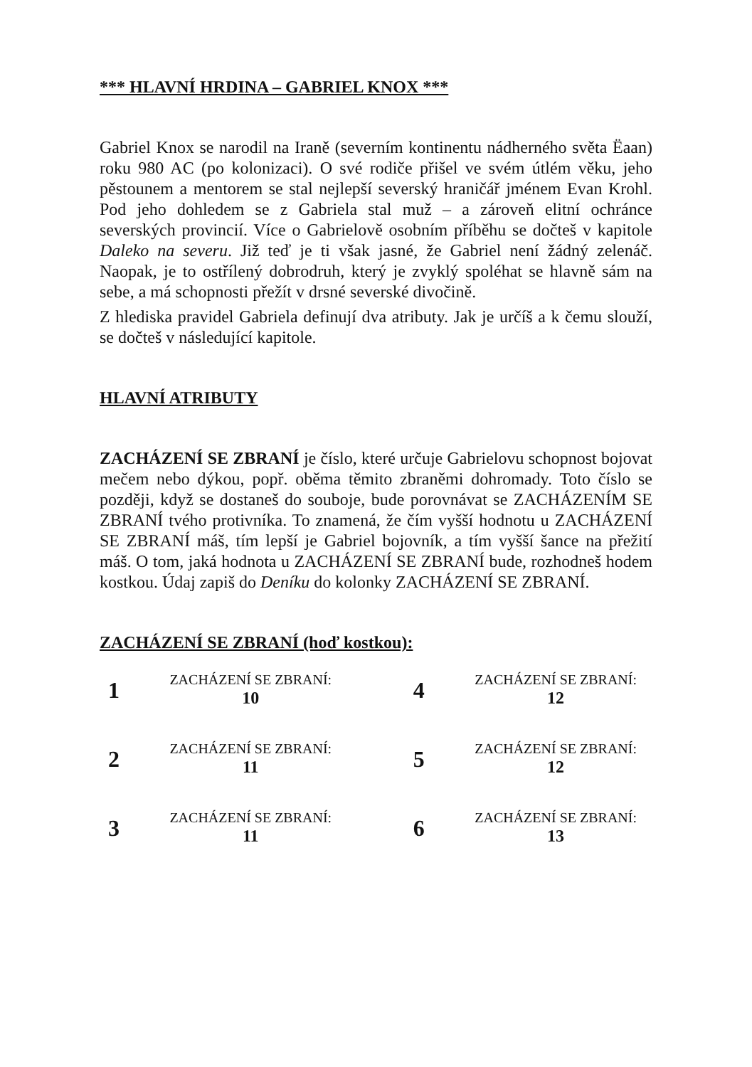*** HLAVNÍ HRDINA – GABRIEL KNOX ***
Gabriel Knox se narodil na Iraně (severním kontinentu nádherného světa Ëaan) roku 980 AC (po kolonizaci). O své rodiče přišel ve svém útlém věku, jeho pěstounem a mentorem se stal nejlepší severský hraničář jménem Evan Krohl. Pod jeho dohledem se z Gabriela stal muž – a zároveň elitní ochránce severských provincií. Více o Gabrielově osobním příběhu se dočteš v kapitole Daleko na severu. Již teď je ti však jasné, že Gabriel není žádný zelenáč. Naopak, je to ostřílený dobrodruh, který je zvyklý spoléhat se hlavně sám na sebe, a má schopnosti přežít v drsné severské divočině.
Z hlediska pravidel Gabriela definují dva atributy. Jak je určíš a k čemu slouží, se dočteš v následující kapitole.
HLAVNÍ ATRIBUTY
ZACHÁZENÍ SE ZBRANÍ je číslo, které určuje Gabrielovu schopnost bojovat mečem nebo dýkou, popř. oběma těmito zbraněmi dohromady. Toto číslo se později, když se dostaneš do souboje, bude porovnávat se ZACHÁZENÍM SE ZBRANÍ tvého protivníka. To znamená, že čím vyšší hodnotu u ZACHÁZENÍ SE ZBRANÍ máš, tím lepší je Gabriel bojovník, a tím vyšší šance na přežití máš. O tom, jaká hodnota u ZACHÁZENÍ SE ZBRANÍ bude, rozhodneš hodem kostkou. Údaj zapiš do Deníku do kolonky ZACHÁZENÍ SE ZBRANÍ.
ZACHÁZENÍ SE ZBRANÍ (hoď kostkou):
| 1 | ZACHÁZENÍ SE ZBRANÍ: 10 | | 4 | ZACHÁZENÍ SE ZBRANÍ: 12 |
| 2 | ZACHÁZENÍ SE ZBRANÍ: 11 | | 5 | ZACHÁZENÍ SE ZBRANÍ: 12 |
| 3 | ZACHÁZENÍ SE ZBRANÍ: 11 | | 6 | ZACHÁZENÍ SE ZBRANÍ: 13 |